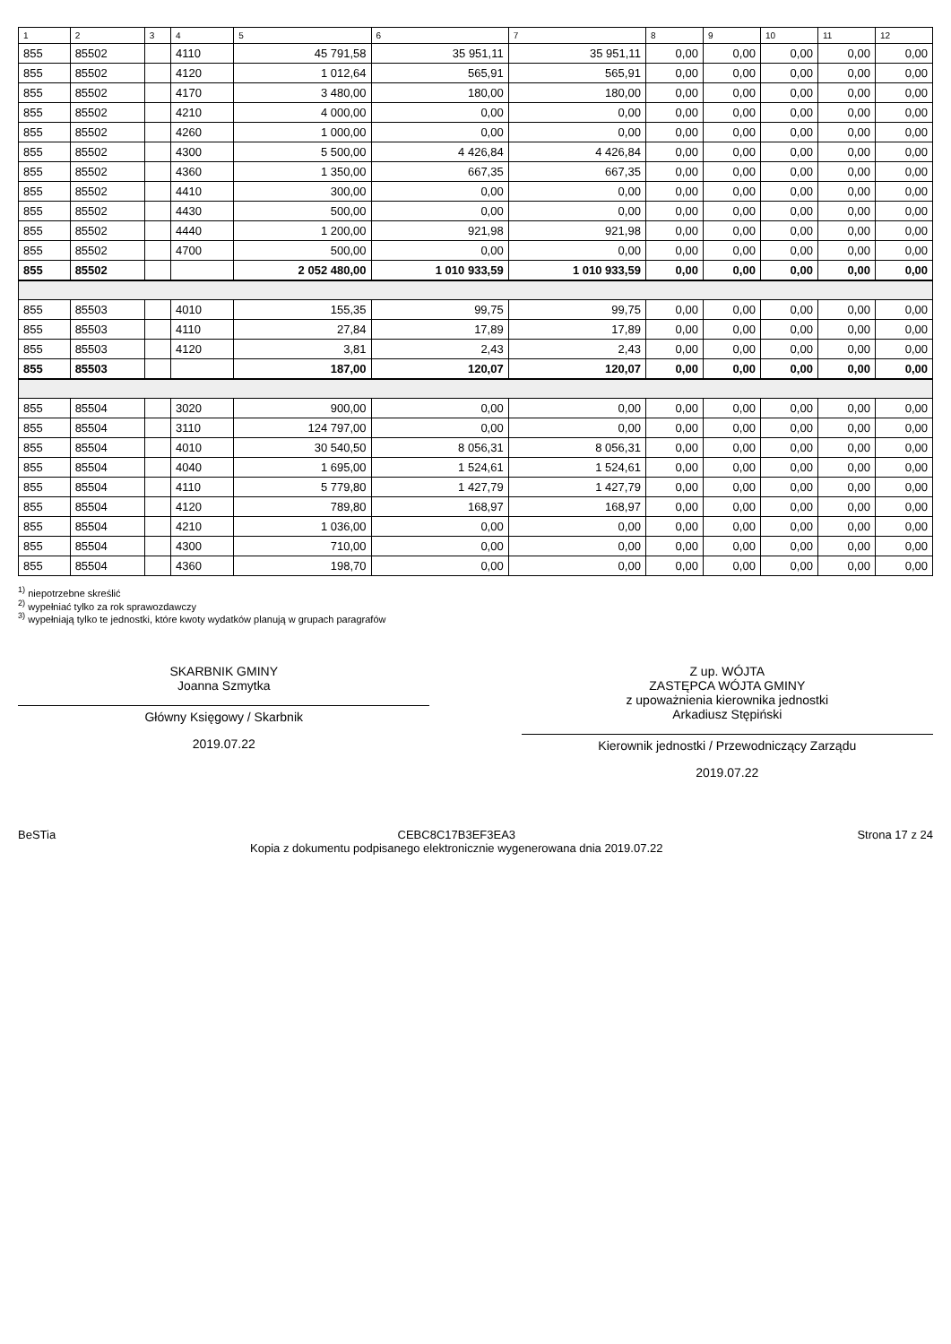| 1 | 2 | 3 | 4 | 5 | 6 | 7 | 8 | 9 | 10 | 11 | 12 |
| --- | --- | --- | --- | --- | --- | --- | --- | --- | --- | --- | --- |
| 855 | 85502 | | 4110 | 45 791,58 | 35 951,11 | 35 951,11 | 0,00 | 0,00 | 0,00 | 0,00 | 0,00 |
| 855 | 85502 | | 4120 | 1 012,64 | 565,91 | 565,91 | 0,00 | 0,00 | 0,00 | 0,00 | 0,00 |
| 855 | 85502 | | 4170 | 3 480,00 | 180,00 | 180,00 | 0,00 | 0,00 | 0,00 | 0,00 | 0,00 |
| 855 | 85502 | | 4210 | 4 000,00 | 0,00 | 0,00 | 0,00 | 0,00 | 0,00 | 0,00 | 0,00 |
| 855 | 85502 | | 4260 | 1 000,00 | 0,00 | 0,00 | 0,00 | 0,00 | 0,00 | 0,00 | 0,00 |
| 855 | 85502 | | 4300 | 5 500,00 | 4 426,84 | 4 426,84 | 0,00 | 0,00 | 0,00 | 0,00 | 0,00 |
| 855 | 85502 | | 4360 | 1 350,00 | 667,35 | 667,35 | 0,00 | 0,00 | 0,00 | 0,00 | 0,00 |
| 855 | 85502 | | 4410 | 300,00 | 0,00 | 0,00 | 0,00 | 0,00 | 0,00 | 0,00 | 0,00 |
| 855 | 85502 | | 4430 | 500,00 | 0,00 | 0,00 | 0,00 | 0,00 | 0,00 | 0,00 | 0,00 |
| 855 | 85502 | | 4440 | 1 200,00 | 921,98 | 921,98 | 0,00 | 0,00 | 0,00 | 0,00 | 0,00 |
| 855 | 85502 | | 4700 | 500,00 | 0,00 | 0,00 | 0,00 | 0,00 | 0,00 | 0,00 | 0,00 |
| 855 | 85502 | | | 2 052 480,00 | 1 010 933,59 | 1 010 933,59 | 0,00 | 0,00 | 0,00 | 0,00 | 0,00 |
| 855 | 85503 | | 4010 | 155,35 | 99,75 | 99,75 | 0,00 | 0,00 | 0,00 | 0,00 | 0,00 |
| 855 | 85503 | | 4110 | 27,84 | 17,89 | 17,89 | 0,00 | 0,00 | 0,00 | 0,00 | 0,00 |
| 855 | 85503 | | 4120 | 3,81 | 2,43 | 2,43 | 0,00 | 0,00 | 0,00 | 0,00 | 0,00 |
| 855 | 85503 | | | 187,00 | 120,07 | 120,07 | 0,00 | 0,00 | 0,00 | 0,00 | 0,00 |
| 855 | 85504 | | 3020 | 900,00 | 0,00 | 0,00 | 0,00 | 0,00 | 0,00 | 0,00 | 0,00 |
| 855 | 85504 | | 3110 | 124 797,00 | 0,00 | 0,00 | 0,00 | 0,00 | 0,00 | 0,00 | 0,00 |
| 855 | 85504 | | 4010 | 30 540,50 | 8 056,31 | 8 056,31 | 0,00 | 0,00 | 0,00 | 0,00 | 0,00 |
| 855 | 85504 | | 4040 | 1 695,00 | 1 524,61 | 1 524,61 | 0,00 | 0,00 | 0,00 | 0,00 | 0,00 |
| 855 | 85504 | | 4110 | 5 779,80 | 1 427,79 | 1 427,79 | 0,00 | 0,00 | 0,00 | 0,00 | 0,00 |
| 855 | 85504 | | 4120 | 789,80 | 168,97 | 168,97 | 0,00 | 0,00 | 0,00 | 0,00 | 0,00 |
| 855 | 85504 | | 4210 | 1 036,00 | 0,00 | 0,00 | 0,00 | 0,00 | 0,00 | 0,00 | 0,00 |
| 855 | 85504 | | 4300 | 710,00 | 0,00 | 0,00 | 0,00 | 0,00 | 0,00 | 0,00 | 0,00 |
| 855 | 85504 | | 4360 | 198,70 | 0,00 | 0,00 | 0,00 | 0,00 | 0,00 | 0,00 | 0,00 |
<sup>1)</sup> niepotrzebne skreślić
<sup>2)</sup> wypełniać tylko za rok sprawozdawczy
<sup>3)</sup> wypełniają tylko te jednostki, które kwoty wydatków planują w grupach paragrafów
SKARBNIK GMINY
Joanna Szmytka
Główny Księgowy / Skarbnik
2019.07.22
Z up. WÓJTA
ZASTĘPCA WÓJTA GMINY
z upoważnienia kierownika jednostki
Arkadiusz Stępiński
Kierownik jednostki / Przewodniczący Zarządu
2019.07.22
BeSTia CEBC8C17B3EF3EA3
Kopia z dokumentu podpisanego elektronicznie wygenerowana dnia 2019.07.22 Strona 17 z 24